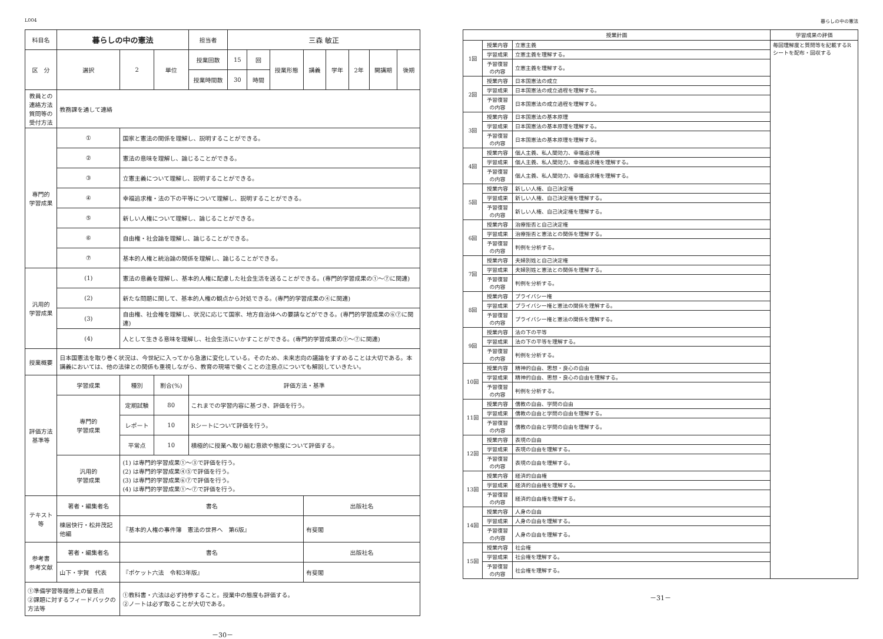L004
| 科目名 | 暮らしの中の憲法 | | | 担当者 | 三森 敏正 | | | | | | | |
| 区 分 | 選択 | 2 | 単位 | 授業回数 | 15 | 回 | 授業形態 | 講義 | 学年 | 2年 | 開講期 | 後期 |
| | | | | 授業時間数 | 30 | 時間 | | | | | | |
| 教員との連絡方法 質問等の受付方法 | 教務課を通して連絡 | | | | | | | | | | | |
| 専門的 学習成果 | ① | 国家と憲法の関係を理解し、説明することができる。 | | | | | | | | | | |
| | ② | 憲法の意味を理解し、論じることができる。 | | | | | | | | | | |
| | ③ | 立憲主義について理解し、説明することができる。 | | | | | | | | | | |
| | ④ | 幸福追求権・法の下の平等について理解し、説明することができる。 | | | | | | | | | | |
| | ⑤ | 新しい人権について理解し、論じることができる。 | | | | | | | | | | |
| | ⑥ | 自由権・社会論を理解し、論じることができる。 | | | | | | | | | | |
| | ⑦ | 基本的人権と統治論の関係を理解し、論じることができる。 | | | | | | | | | | |
| 汎用的 学習成果 | (1) | 憲法の意義を理解し、基本的人権に配慮した社会生活を送ることができる。(専門的学習成果の①～⑦に関連) | | | | | | | | | | |
| | (2) | 新たな問題に関して、基本的人権の観点から対処できる。(専門的学習成果の④に関連) | | | | | | | | | | |
| | (3) | 自由権、社会権を理解し、状況に応じて国家、地方自治体への要請などができる。(専門的学習成果の⑥⑦に関連) | | | | | | | | | | |
| | (4) | 人として生きる意味を理解し、社会生活にいかすことができる。(専門的学習成果の①～⑦に関連) | | | | | | | | | | |
| 授業概要 | 日本国憲法を取り巻く状況は、今世紀に入ってから急激に変化している。そのため、未来志向の議論をすすめることは大切である。本講義においては、他の法律との関係も重視しながら、教育の現場で働くことの注意点についても解説していきたい。 | | | | | | | | | | | |
| 評価方法 基準等 | 学習成果 | 種別 | 割合(%) | 評価方法・基準 | | | | | | | | |
| | 専門的 学習成果 | 定期試験 | 80 | これまでの学習内容に基づき、評価を行う。 | | | | | | | | |
| | | レポート | 10 | Rシートについて評価を行う。 | | | | | | | | |
| | | 平常点 | 10 | 積極的に授業へ取り組む意欲や態度について評価する。 | | | | | | | | |
| | 汎用的 学習成果 | (1) は専門的学習成果①～③で評価を行う。 (2) は専門的学習成果④⑤で評価を行う。 (3) は専門的学習成果⑥⑦で評価を行う。 (4) は専門的学習成果①～⑦で評価を行う。 | | | | | | | | | | |
| テキスト 等 | 著者・編集者名 | 書名 | | | | | | 出版社名 | | | | |
| | 棟居快行・松井茂記 他編 | 『基本的人権の事件簿 憲法の世界へ 第6版』 | | | | | | 有斐閣 | | | | |
| 参考書 参考文献 | 著者・編集者名 | 書名 | | | | | | 出版社名 | | | | |
| | 山下・宇賀 代表 | 『ポケット六法 令和3年版』 | | | | | | 有斐閣 | | | | |
| ①準備学習等履修上の留意点 ②課題に対するフィードバックの方法等 | | ①教科書・六法は必ず持参すること。授業中の態度も評価する。 ②ノートは必ず取ることが大切である。 | | | | | | | | | | |
－30－
暮らしの中の憲法
| 授業計画 | | | 学習成果の評価 |
| --- | --- | --- | --- |
| 1回 | 授業内容 | 立憲主義 | 毎回理解度と質問等を記載するRシートを配布・回収する |
| | 学習成果 | 立憲主義を理解する。 | |
| | 予習復習の内容 | 立憲主義を理解する。 | |
| 2回 | 授業内容 | 日本国憲法の成立 | |
| | 学習成果 | 日本国憲法の成立過程を理解する。 | |
| | 予習復習の内容 | 日本国憲法の成立過程を理解する。 | |
| 3回 | 授業内容 | 日本国憲法の基本原理 | |
| | 学習成果 | 日本国憲法の基本原理を理解する。 | |
| | 予習復習の内容 | 日本国憲法の基本原理を理解する。 | |
| 4回 | 授業内容 | 個人主義、私人間効力、幸福追求権 | |
| | 学習成果 | 個人主義、私人間効力、幸福追求権を理解する。 | |
| | 予習復習の内容 | 個人主義、私人間効力、幸福追求権を理解する。 | |
| 5回 | 授業内容 | 新しい人権、自己決定権 | |
| | 学習成果 | 新しい人権、自己決定権を理解する。 | |
| | 予習復習の内容 | 新しい人権、自己決定権を理解する。 | |
| 6回 | 授業内容 | 治療拒否と自己決定権 | |
| | 学習成果 | 治療拒否と憲法との関係を理解する。 | |
| | 予習復習の内容 | 判例を分析する。 | |
| 7回 | 授業内容 | 夫婦別姓と自己決定権 | |
| | 学習成果 | 夫婦別姓と憲法との関係を理解する。 | |
| | 予習復習の内容 | 判例を分析する。 | |
| 8回 | 授業内容 | プライバシー権 | |
| | 学習成果 | プライバシー権と憲法の関係を理解する。 | |
| | 予習復習の内容 | プライバシー権と憲法の関係を理解する。 | |
| 9回 | 授業内容 | 法の下の平等 | |
| | 学習成果 | 法の下の平等を理解する。 | |
| | 予習復習の内容 | 判例を分析する。 | |
| 10回 | 授業内容 | 精神的自由、思想・良心の自由 | |
| | 学習成果 | 精神的自由、思想・良心の自由を理解する。 | |
| | 予習復習の内容 | 判例を分析する。 | |
| 11回 | 授業内容 | 信教の自由、学問の自由 | |
| | 学習成果 | 信教の自由と学問の自由を理解する。 | |
| | 予習復習の内容 | 信教の自由と学問の自由を理解する。 | |
| 12回 | 授業内容 | 表現の自由 | |
| | 学習成果 | 表現の自由を理解する。 | |
| | 予習復習の内容 | 表現の自由を理解する。 | |
| 13回 | 授業内容 | 経済的自由権 | |
| | 学習成果 | 経済的自由権を理解する。 | |
| | 予習復習の内容 | 経済的自由権を理解する。 | |
| 14回 | 授業内容 | 人身の自由 | |
| | 学習成果 | 人身の自由を理解する。 | |
| | 予習復習の内容 | 人身の自由を理解する。 | |
| 15回 | 授業内容 | 社会権 | |
| | 学習成果 | 社会権を理解する。 | |
| | 予習復習の内容 | 社会権を理解する。 | |
－31－